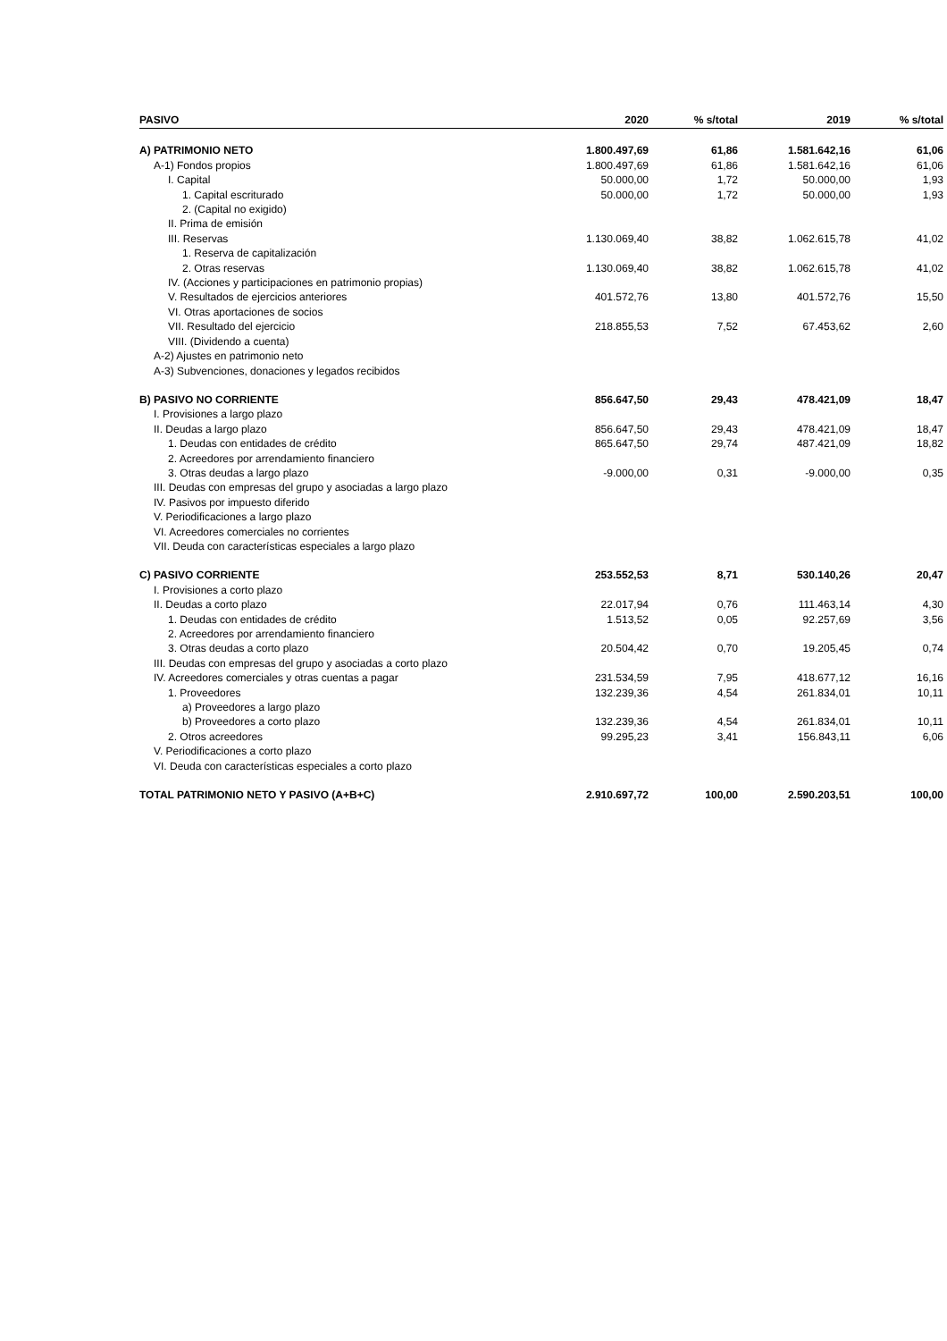| PASIVO | 2020 | % s/total | 2019 | % s/total |
| --- | --- | --- | --- | --- |
| A) PATRIMONIO NETO | 1.800.497,69 | 61,86 | 1.581.642,16 | 61,06 |
| A-1) Fondos propios | 1.800.497,69 | 61,86 | 1.581.642,16 | 61,06 |
| I. Capital | 50.000,00 | 1,72 | 50.000,00 | 1,93 |
| 1. Capital escriturado | 50.000,00 | 1,72 | 50.000,00 | 1,93 |
| 2. (Capital no exigido) | | | | |
| II. Prima de emisión | | | | |
| III. Reservas | 1.130.069,40 | 38,82 | 1.062.615,78 | 41,02 |
| 1. Reserva de capitalización | | | | |
| 2. Otras reservas | 1.130.069,40 | 38,82 | 1.062.615,78 | 41,02 |
| IV. (Acciones y participaciones en patrimonio propias) | | | | |
| V. Resultados de ejercicios anteriores | 401.572,76 | 13,80 | 401.572,76 | 15,50 |
| VI. Otras aportaciones de socios | | | | |
| VII. Resultado del ejercicio | 218.855,53 | 7,52 | 67.453,62 | 2,60 |
| VIII. (Dividendo a cuenta) | | | | |
| A-2) Ajustes en patrimonio neto | | | | |
| A-3) Subvenciones, donaciones y legados recibidos | | | | |
| B) PASIVO NO CORRIENTE | 856.647,50 | 29,43 | 478.421,09 | 18,47 |
| I. Provisiones a largo plazo | | | | |
| II. Deudas a largo plazo | 856.647,50 | 29,43 | 478.421,09 | 18,47 |
| 1. Deudas con entidades de crédito | 865.647,50 | 29,74 | 487.421,09 | 18,82 |
| 2. Acreedores por arrendamiento financiero | | | | |
| 3. Otras deudas a largo plazo | -9.000,00 | 0,31 | -9.000,00 | 0,35 |
| III. Deudas con empresas del grupo y asociadas a largo plazo | | | | |
| IV. Pasivos por impuesto diferido | | | | |
| V. Periodificaciones a largo plazo | | | | |
| VI. Acreedores comerciales no corrientes | | | | |
| VII. Deuda con características especiales a largo plazo | | | | |
| C) PASIVO CORRIENTE | 253.552,53 | 8,71 | 530.140,26 | 20,47 |
| I. Provisiones a corto plazo | | | | |
| II. Deudas a corto plazo | 22.017,94 | 0,76 | 111.463,14 | 4,30 |
| 1. Deudas con entidades de crédito | 1.513,52 | 0,05 | 92.257,69 | 3,56 |
| 2. Acreedores por arrendamiento financiero | | | | |
| 3. Otras deudas a corto plazo | 20.504,42 | 0,70 | 19.205,45 | 0,74 |
| III. Deudas con empresas del grupo y asociadas a corto plazo | | | | |
| IV. Acreedores comerciales y otras cuentas a pagar | 231.534,59 | 7,95 | 418.677,12 | 16,16 |
| 1. Proveedores | 132.239,36 | 4,54 | 261.834,01 | 10,11 |
| a) Proveedores a largo plazo | | | | |
| b) Proveedores a corto plazo | 132.239,36 | 4,54 | 261.834,01 | 10,11 |
| 2. Otros acreedores | 99.295,23 | 3,41 | 156.843,11 | 6,06 |
| V. Periodificaciones a corto plazo | | | | |
| VI. Deuda con características especiales a corto plazo | | | | |
| TOTAL PATRIMONIO NETO Y PASIVO (A+B+C) | 2.910.697,72 | 100,00 | 2.590.203,51 | 100,00 |